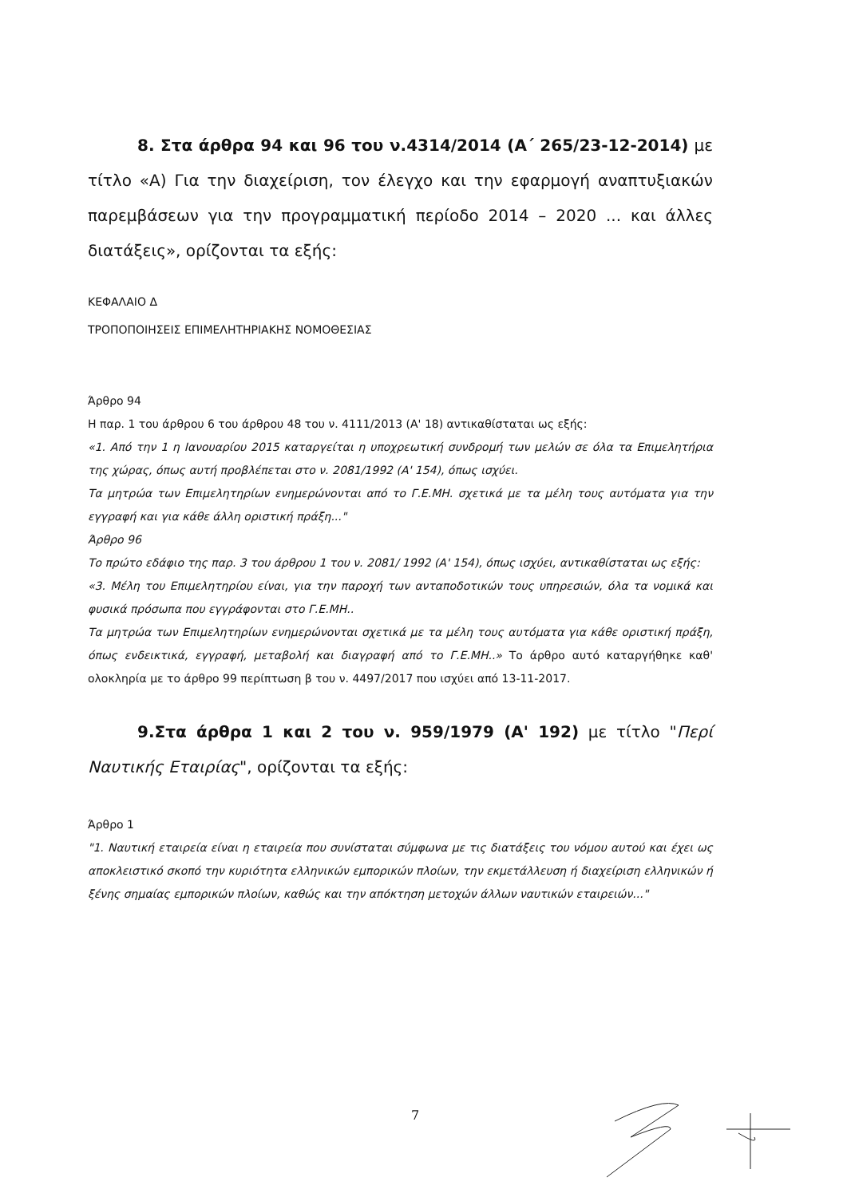8. Στα άρθρα 94 και 96 του ν.4314/2014 (Α΄ 265/23-12-2014) με τίτλο «Α) Για την διαχείριση, τον έλεγχο και την εφαρμογή αναπτυξιακών παρεμβάσεων για την προγραμματική περίοδο 2014 – 2020 ... και άλλες διατάξεις», ορίζονται τα εξής:
ΚΕΦΑΛΑΙΟ Δ
ΤΡΟΠΟΠΟΙΗΣΕΙΣ ΕΠΙΜΕΛΗΤΗΡΙΑΚΗΣ ΝΟΜΟΘΕΣΙΑΣ
Άρθρο 94
Η παρ. 1 του άρθρου 6 του άρθρου 48 του ν. 4111/2013 (Α' 18) αντικαθίσταται ως εξής:
«1. Από την 1 η Ιανουαρίου 2015 καταργείται η υποχρεωτική συνδρομή των μελών σε όλα τα Επιμελητήρια της χώρας, όπως αυτή προβλέπεται στο ν. 2081/1992 (Α' 154), όπως ισχύει.
Τα μητρώα των Επιμελητηρίων ενημερώνονται από το Γ.Ε.ΜΗ. σχετικά με τα μέλη τους αυτόματα για την εγγραφή και για κάθε άλλη οριστική πράξη..."
Άρθρο 96
Το πρώτο εδάφιο της παρ. 3 του άρθρου 1 του ν. 2081/ 1992 (Α' 154), όπως ισχύει, αντικαθίσταται ως εξής:
«3. Μέλη του Επιμελητηρίου είναι, για την παροχή των ανταποδοτικών τους υπηρεσιών, όλα τα νομικά και φυσικά πρόσωπα που εγγράφονται στο Γ.Ε.ΜΗ..
Τα μητρώα των Επιμελητηρίων ενημερώνονται σχετικά με τα μέλη τους αυτόματα για κάθε οριστική πράξη, όπως ενδεικτικά, εγγραφή, μεταβολή και διαγραφή από το Γ.Ε.ΜΗ..» Το άρθρο αυτό καταργήθηκε καθ' ολοκληρία με το άρθρο 99 περίπτωση β του ν. 4497/2017 που ισχύει από 13-11-2017.
9.Στα άρθρα 1 και 2 του ν. 959/1979 (Α' 192) με τίτλο "Περί Ναυτικής Εταιρίας", ορίζονται τα εξής:
Άρθρο 1
"1. Ναυτική εταιρεία είναι η εταιρεία που συνίσταται σύμφωνα με τις διατάξεις του νόμου αυτού και έχει ως αποκλειστικό σκοπό την κυριότητα ελληνικών εμπορικών πλοίων, την εκμετάλλευση ή διαχείριση ελληνικών ή ξένης σημαίας εμπορικών πλοίων, καθώς και την απόκτηση μετοχών άλλων ναυτικών εταιρειών..."
7